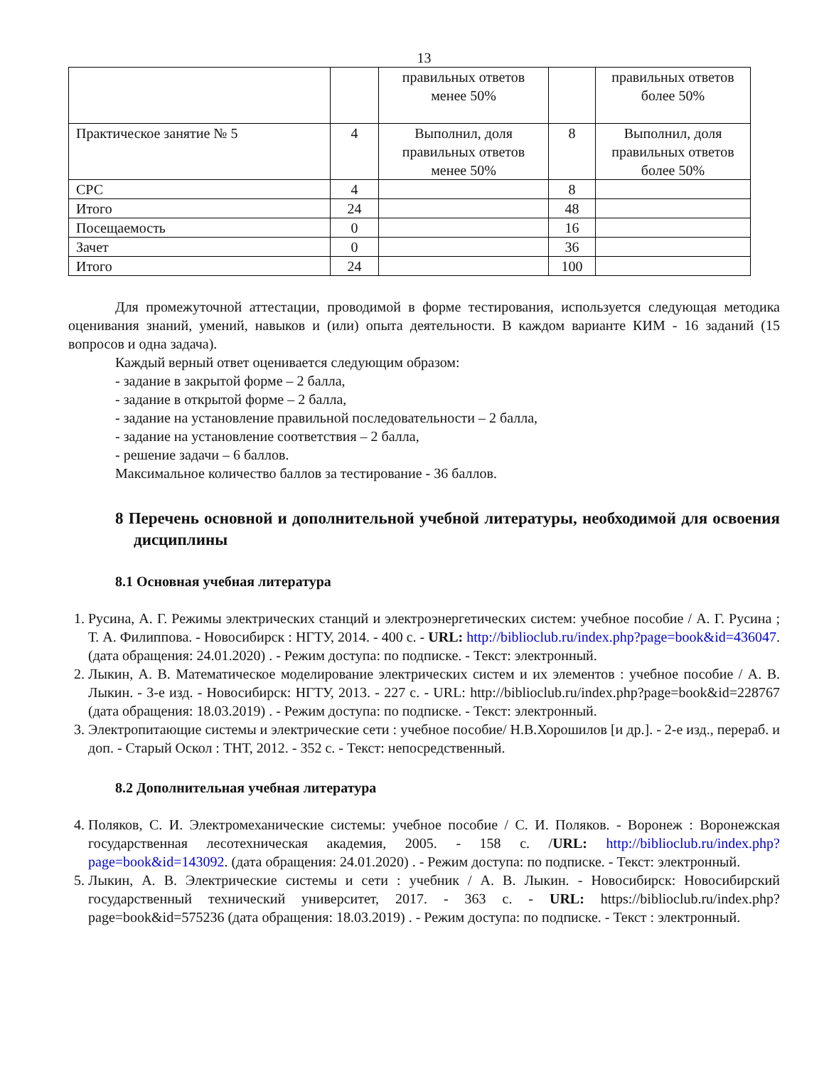13
| | | правильных ответов менее 50% | | правильных ответов более 50% |
| Практическое занятие № 5 | 4 | Выполнил, доля правильных ответов менее 50% | 8 | Выполнил, доля правильных ответов более 50% |
| СРС | 4 | | 8 | |
| Итого | 24 | | 48 | |
| Посещаемость | 0 | | 16 | |
| Зачет | 0 | | 36 | |
| Итого | 24 | | 100 | |
Для промежуточной аттестации, проводимой в форме тестирования, используется следующая методика оценивания знаний, умений, навыков и (или) опыта деятельности. В каждом варианте КИМ - 16 заданий (15 вопросов и одна задача).
Каждый верный ответ оценивается следующим образом:
- задание в закрытой форме – 2 балла,
- задание в открытой форме – 2 балла,
- задание на установление правильной последовательности – 2 балла,
- задание на установление соответствия – 2 балла,
- решение задачи – 6 баллов.
Максимальное количество баллов за тестирование - 36 баллов.
8 Перечень основной и дополнительной учебной литературы, необходимой для освоения дисциплины
8.1 Основная учебная литература
1. Русина, А. Г. Режимы электрических станций и электроэнергетических систем: учебное пособие / А. Г. Русина ; Т. А. Филиппова. - Новосибирск : НГТУ, 2014. - 400 с. - URL: http://biblioclub.ru/index.php?page=book&id=436047. (дата обращения: 24.01.2020) . - Режим доступа: по подписке. - Текст: электронный.
2. Лыкин, А. В. Математическое моделирование электрических систем и их элементов : учебное пособие / А. В. Лыкин. - 3-е изд. - Новосибирск: НГТУ, 2013. - 227 с. - URL: http://biblioclub.ru/index.php?page=book&id=228767 (дата обращения: 18.03.2019) . - Режим доступа: по подписке. - Текст: электронный.
3. Электропитающие системы и электрические сети : учебное пособие/ Н.В.Хорошилов [и др.]. - 2-е изд., перераб. и доп. - Старый Оскол : ТНТ, 2012. - 352 с. - Текст: непосредственный.
8.2 Дополнительная учебная литература
4. Поляков, С. И. Электромеханические системы: учебное пособие / С. И. Поляков. - Воронеж : Воронежская государственная лесотехническая академия, 2005. - 158 с. /URL: http://biblioclub.ru/index.php?page=book&id=143092. (дата обращения: 24.01.2020) . - Режим доступа: по подписке. - Текст: электронный.
5. Лыкин, А. В. Электрические системы и сети : учебник / А. В. Лыкин. - Новосибирск: Новосибирский государственный технический университет, 2017. - 363 с. - URL: https://biblioclub.ru/index.php?page=book&id=575236 (дата обращения: 18.03.2019) . - Режим доступа: по подписке. - Текст : электронный.